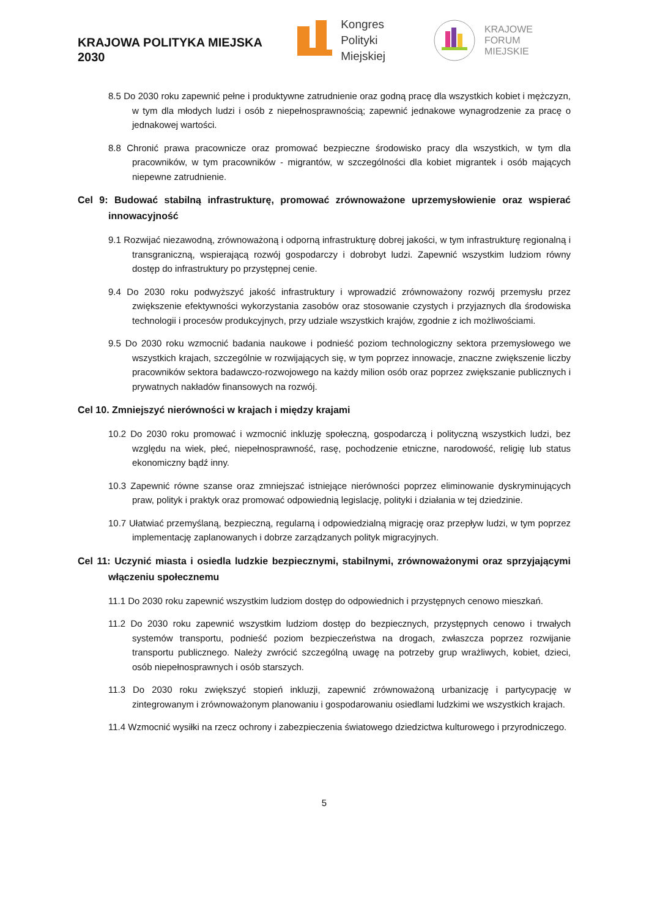KRAJOWA POLITYKA MIEJSKA 2030
Kongres
Polityki Miejskiej
KRAJOWE FORUM
MIEJSKIE
8.5 Do 2030 roku zapewnić pełne i produktywne zatrudnienie oraz godną pracę dla wszystkich kobiet i mężczyzn, w tym dla młodych ludzi i osób z niepełnosprawnością; zapewnić jednakowe wynagrodzenie za pracę o jednakowej wartości.
8.8 Chronić prawa pracownicze oraz promować bezpieczne środowisko pracy dla wszystkich, w tym dla pracowników, w tym pracowników - migrantów, w szczególności dla kobiet migrantek i osób mających niepewne zatrudnienie.
Cel 9: Budować stabilną infrastrukturę, promować zrównoważone uprzemysłowienie oraz wspierać innowacyjność
9.1 Rozwijać niezawodną, zrównoważoną i odporną infrastrukturę dobrej jakości, w tym infrastrukturę regionalną i transgraniczną, wspierającą rozwój gospodarczy i dobrobyt ludzi. Zapewnić wszystkim ludziom równy dostęp do infrastruktury po przystępnej cenie.
9.4 Do 2030 roku podwyższyć jakość infrastruktury i wprowadzić zrównoważony rozwój przemysłu przez zwiększenie efektywności wykorzystania zasobów oraz stosowanie czystych i przyjaznych dla środowiska technologii i procesów produkcyjnych, przy udziale wszystkich krajów, zgodnie z ich możliwościami.
9.5 Do 2030 roku wzmocnić badania naukowe i podnieść poziom technologiczny sektora przemysłowego we wszystkich krajach, szczególnie w rozwijających się, w tym poprzez innowacje, znaczne zwiększenie liczby pracowników sektora badawczo-rozwojowego na każdy milion osób oraz poprzez zwiększanie publicznych i prywatnych nakładów finansowych na rozwój.
Cel 10. Zmniejszyć nierówności w krajach i między krajami
10.2 Do 2030 roku promować i wzmocnić inkluzję społeczną, gospodarczą i polityczną wszystkich ludzi, bez względu na wiek, płeć, niepełnosprawność, rasę, pochodzenie etniczne, narodowość, religię lub status ekonomiczny bądź inny.
10.3 Zapewnić równe szanse oraz zmniejszać istniejące nierówności poprzez eliminowanie dyskryminujących praw, polityk i praktyk oraz promować odpowiednią legislację, polityki i działania w tej dziedzinie.
10.7 Ułatwiać przemyślaną, bezpieczną, regularną i odpowiedzialną migrację oraz przepływ ludzi, w tym poprzez implementację zaplanowanych i dobrze zarządzanych polityk migracyjnych.
Cel 11: Uczynić miasta i osiedla ludzkie bezpiecznymi, stabilnymi, zrównoważonymi oraz sprzyjającymi włączeniu społecznemu
11.1 Do 2030 roku zapewnić wszystkim ludziom dostęp do odpowiednich i przystępnych cenowo mieszkań.
11.2 Do 2030 roku zapewnić wszystkim ludziom dostęp do bezpiecznych, przystępnych cenowo i trwałych systemów transportu, podnieść poziom bezpieczeństwa na drogach, zwłaszcza poprzez rozwijanie transportu publicznego. Należy zwrócić szczególną uwagę na potrzeby grup wrażliwych, kobiet, dzieci, osób niepełnosprawnych i osób starszych.
11.3 Do 2030 roku zwiększyć stopień inkluzji, zapewnić zrównoważoną urbanizację i partycypację w zintegrowanym i zrównoważonym planowaniu i gospodarowaniu osiedlami ludzkimi we wszystkich krajach.
11.4 Wzmocnić wysiłki na rzecz ochrony i zabezpieczenia światowego dziedzictwa kulturowego i przyrodniczego.
5